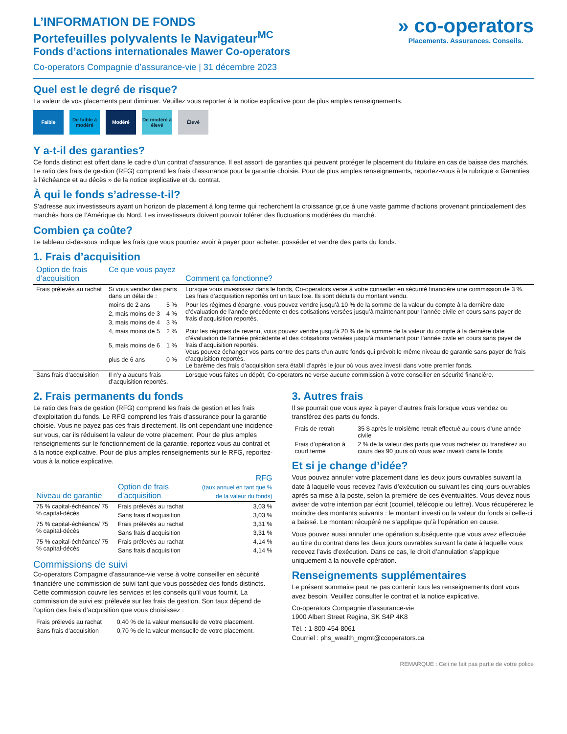L’INFORMATION DE FONDS
Portefeuilles polyvalents le Navigateur<sup>MC</sup>
Fonds d’actions internationales Mawer Co-operators
Co-operators Compagnie d’assurance-vie | 31 décembre 2023
» co-operators
Placements. Assurances. Conseils.
Quel est le degré de risque?
La valeur de vos placements peut diminuer. Veuillez vous reporter à la notice explicative pour de plus amples renseignements.
Faible De faible à modéré
Modéré De modéré à élevé
Élevé
Y a-t-il des garanties?
Ce fonds distinct est offert dans le cadre d’un contrat d’assurance. Il est assorti de garanties qui peuvent protéger le placement du titulaire en cas de baisse des marchés. Le ratio des frais de gestion (RFG) comprend les frais d’assurance pour la garantie choisie. Pour de plus amples renseignements, reportez-vous à la rubrique « Garanties à l’échéance et au décès » de la notice explicative et du contrat.
À qui le fonds s’adresse-t-il?
S’adresse aux investisseurs ayant un horizon de placement á long terme qui recherchent la croissance gr,ce á une vaste gamme d’actions provenant principalement des marchés hors de l’Amérique du Nord. Les investisseurs doivent pouvoir tolérer des fluctuations modérées du marché.
Combien ça coûte?
Le tableau ci-dessous indique les frais que vous pourriez avoir à payer pour acheter, posséder et vendre des parts du fonds.
1. Frais d’acquisition
| Option de frais d’acquisition | Ce que vous payez | | Comment ça fonctionne? |
| --- | --- | --- | --- |
| Frais prélevés au rachat | Si vous vendez des parts dans un délai de : | | Lorsque vous investissez dans le fonds, Co-operators verse à votre conseiller en sécurité financière une commission de 3 %. Les frais d’acquisition reportés ont un taux fixe. Ils sont déduits du montant vendu. |
| | moins de 2 ans | 5 % | Pour les régimes d’épargne, vous pouvez vendre jusqu’à 10 % de la somme de la valeur du compte à la dernière date d’évaluation de l’année précédente et des cotisations versées jusqu’à maintenant pour l’année civile en cours sans payer de frais d’acquisition reportés. |
| | 2, mais moins de 3 | 4 % | |
| | 3, mais moins de 4 | 3 % | |
| | 4, mais moins de 5 | 2 % | Pour les régimes de revenu, vous pouvez vendre jusqu’à 20 % de la somme de la valeur du compte à la dernière date d’évaluation de l’année précédente et des cotisations versées jusqu’à maintenant pour l’année civile en cours sans payer de frais d’acquisition reportés. Vous pouvez échanger vos parts contre des parts d’un autre fonds qui prévoit le même niveau de garantie sans payer de frais d’acquisition reportés. Le barème des frais d’acquisition sera établi d’après le jour où vous avez investi dans votre premier fonds. |
| | 5, mais moins de 6 | 1 % | |
| | plus de 6 ans | 0 % | |
| Sans frais d’acquisition | Il n’y a aucuns frais d’acquisition reportés. | | Lorsque vous faites un dépôt, Co-operators ne verse aucune commission à votre conseiller en sécurité financière. |
2. Frais permanents du fonds
Le ratio des frais de gestion (RFG) comprend les frais de gestion et les frais d’exploitation du fonds. Le RFG comprend les frais d’assurance pour la garantie choisie. Vous ne payez pas ces frais directement. Ils ont cependant une incidence sur vous, car ils réduisent la valeur de votre placement. Pour de plus amples renseignements sur le fonctionnement de la garantie, reportez-vous au contrat et à la notice explicative. Pour de plus amples renseignements sur le RFG, reportez-vous à la notice explicative.
| Niveau de garantie | Option de frais d’acquisition | RFG (taux annuel en tant que % de la valeur du fonds) |
| --- | --- | --- |
| 75 % capital-échéance/ 75 % capital-décès | Frais prélevés au rachat | 3,03 % |
| | Sans frais d’acquisition | 3,03 % |
| 75 % capital-échéance/ 75 % capital-décès | Frais prélevés au rachat | 3,31 % |
| | Sans frais d’acquisition | 3,31 % |
| 75 % capital-échéance/ 75 % capital-décès | Frais prélevés au rachat | 4,14 % |
| | Sans frais d’acquisition | 4,14 % |
Commissions de suivi
Co-operators Compagnie d’assurance-vie verse à votre conseiller en sécurité financière une commission de suivi tant que vous possédez des fonds distincts. Cette commission couvre les services et les conseils qu’il vous fournit. La commission de suivi est prélevée sur les frais de gestion. Son taux dépend de l’option des frais d’acquisition que vous choisissez :
| Frais prélevés au rachat | 0,40 % de la valeur mensuelle de votre placement. |
| Sans frais d’acquisition | 0,70 % de la valeur mensuelle de votre placement. |
3. Autres frais
Il se pourrait que vous ayez à payer d’autres frais lorsque vous vendez ou transférez des parts du fonds.
| Frais de retrait | 35 $ après le troisième retrait effectué au cours d’une année civile |
| Frais d’opération à court terme | 2 % de la valeur des parts que vous rachetez ou transférez au cours des 90 jours où vous avez investi dans le fonds |
Et si je change d’idée?
Vous pouvez annuler votre placement dans les deux jours ouvrables suivant la date à laquelle vous recevez l’avis d’exécution ou suivant les cinq jours ouvrables après sa mise à la poste, selon la première de ces éventualités. Vous devez nous aviser de votre intention par écrit (courriel, télécopie ou lettre). Vous récupérerez le moindre des montants suivants : le montant investi ou la valeur du fonds si celle-ci a baissé. Le montant récupéré ne s’applique qu’à l’opération en cause.
Vous pouvez aussi annuler une opération subséquente que vous avez effectuée au titre du contrat dans les deux jours ouvrables suivant la date à laquelle vous recevez l’avis d’exécution. Dans ce cas, le droit d’annulation s’applique uniquement à la nouvelle opération.
Renseignements supplémentaires
Le présent sommaire peut ne pas contenir tous les renseignements dont vous avez besoin. Veuillez consulter le contrat et la notice explicative.
Co-operators Compagnie d’assurance-vie
1900 Albert Street Regina, SK S4P 4K8
Tél. : 1-800-454-8061
Courriel : phs_wealth_mgmt@cooperators.ca
REMARQUE : Celi ne fait pas partie de votre police